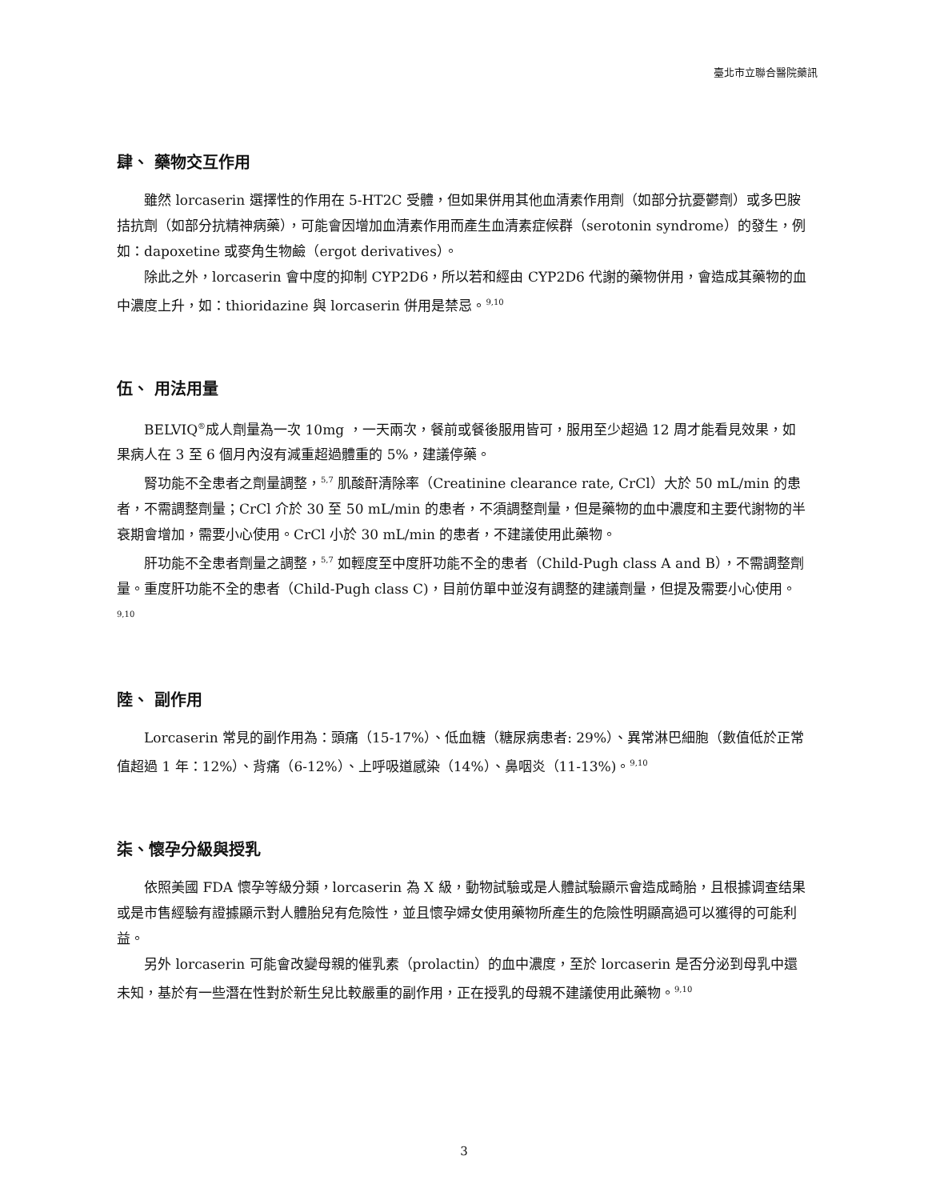臺北市立聯合醫院藥訊
肆、 藥物交互作用
雖然 lorcaserin 選擇性的作用在 5-HT2C 受體，但如果併用其他血清素作用劑（如部分抗憂鬱劑）或多巴胺拮抗劑（如部分抗精神病藥），可能會因增加血清素作用而產生血清素症候群（serotonin syndrome）的發生，例如：dapoxetine 或麥角生物鹼（ergot derivatives）。
除此之外，lorcaserin 會中度的抑制 CYP2D6，所以若和經由 CYP2D6 代謝的藥物併用，會造成其藥物的血中濃度上升，如：thioridazine 與 lorcaserin 併用是禁忌。<sup>9,10</sup>
伍、 用法用量
BELVIQ<sup>®</sup>成人劑量為一次 10mg ，一天兩次，餐前或餐後服用皆可，服用至少超過 12 周才能看見效果，如果病人在 3 至 6 個月內沒有減重超過體重的 5%，建議停藥。
腎功能不全患者之劑量調整，<sup>5,7</sup> 肌酸酐清除率（Creatinine clearance rate, CrCl）大於 50 mL/min 的患者，不需調整劑量；CrCl 介於 30 至 50 mL/min 的患者，不須調整劑量，但是藥物的血中濃度和主要代謝物的半衰期會增加，需要小心使用。CrCl 小於 30 mL/min 的患者，不建議使用此藥物。
肝功能不全患者劑量之調整，<sup>5,7</sup> 如輕度至中度肝功能不全的患者（Child-Pugh class A and B），不需調整劑量。重度肝功能不全的患者（Child-Pugh class C)，目前仿單中並沒有調整的建議劑量，但提及需要小心使用。<sup>9,10</sup>
陸、 副作用
Lorcaserin 常見的副作用為：頭痛（15-17%）、低血糖（糖尿病患者: 29%）、異常淋巴細胞（數值低於正常值超過 1 年：12%）、背痛（6-12%）、上呼吸道感染（14%）、鼻咽炎（11-13%)。<sup>9,10</sup>
柒、懷孕分級與授乳
依照美國 FDA 懷孕等級分類，lorcaserin 為 X 級，動物試驗或是人體試驗顯示會造成畸胎，且根據调查结果或是市售經驗有證據顯示對人體胎兒有危險性，並且懷孕婦女使用藥物所產生的危險性明顯高過可以獲得的可能利益。
另外 lorcaserin 可能會改變母親的催乳素（prolactin）的血中濃度，至於 lorcaserin 是否分泌到母乳中還未知，基於有一些潛在性對於新生兒比較嚴重的副作用，正在授乳的母親不建議使用此藥物。<sup>9,10</sup>
3